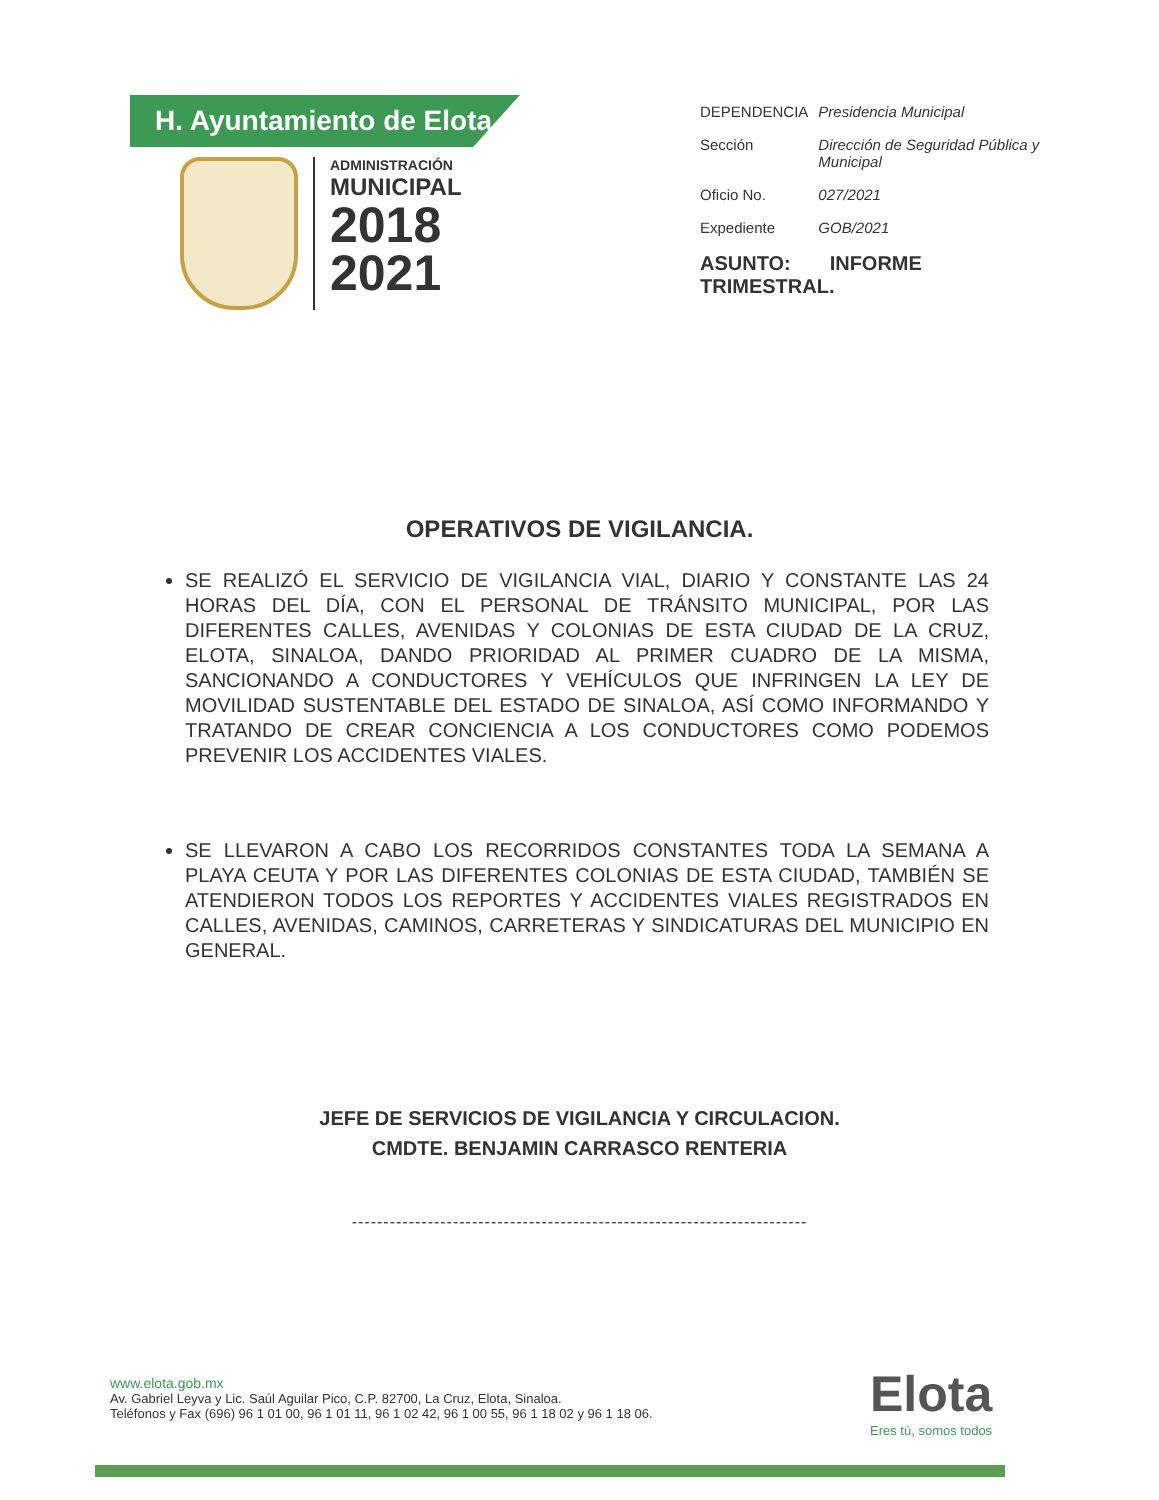H. Ayuntamiento de Elota
ADMINISTRACIÓN
MUNICIPAL
2018
2021
| DEPENDENCIA | Presidencia Municipal |
| Sección | Dirección de Seguridad Pública y Municipal |
| Oficio No. | 027/2021 |
| Expediente | GOB/2021 |
ASUNTO: INFORME
TRIMESTRAL.
OPERATIVOS DE VIGILANCIA.
SE REALIZÓ EL SERVICIO DE VIGILANCIA VIAL, DIARIO Y CONSTANTE LAS 24 HORAS DEL DÍA, CON EL PERSONAL DE TRÁNSITO MUNICIPAL, POR LAS DIFERENTES CALLES, AVENIDAS Y COLONIAS DE ESTA CIUDAD DE LA CRUZ, ELOTA, SINALOA, DANDO PRIORIDAD AL PRIMER CUADRO DE LA MISMA, SANCIONANDO A CONDUCTORES Y VEHÍCULOS QUE INFRINGEN LA LEY DE MOVILIDAD SUSTENTABLE DEL ESTADO DE SINALOA, ASÍ COMO INFORMANDO Y TRATANDO DE CREAR CONCIENCIA A LOS CONDUCTORES COMO PODEMOS PREVENIR LOS ACCIDENTES VIALES.
SE LLEVARON A CABO LOS RECORRIDOS CONSTANTES TODA LA SEMANA A PLAYA CEUTA Y POR LAS DIFERENTES COLONIAS DE ESTA CIUDAD, TAMBIÉN SE ATENDIERON TODOS LOS REPORTES Y ACCIDENTES VIALES REGISTRADOS EN CALLES, AVENIDAS, CAMINOS, CARRETERAS Y SINDICATURAS DEL MUNICIPIO EN GENERAL.
JEFE DE SERVICIOS DE VIGILANCIA Y CIRCULACION.
CMDTE. BENJAMIN CARRASCO RENTERIA
------------------------------------------------------------------------
www.elota.gob.mx
Av. Gabriel Leyva y Lic. Saúl Aguilar Pico, C.P. 82700, La Cruz, Elota, Sinaloa.
Teléfonos y Fax (696) 96 1 01 00, 96 1 01 11, 96 1 02 42, 96 1 00 55, 96 1 18 02 y 96 1 18 06.
Elota
Eres tú, somos todos